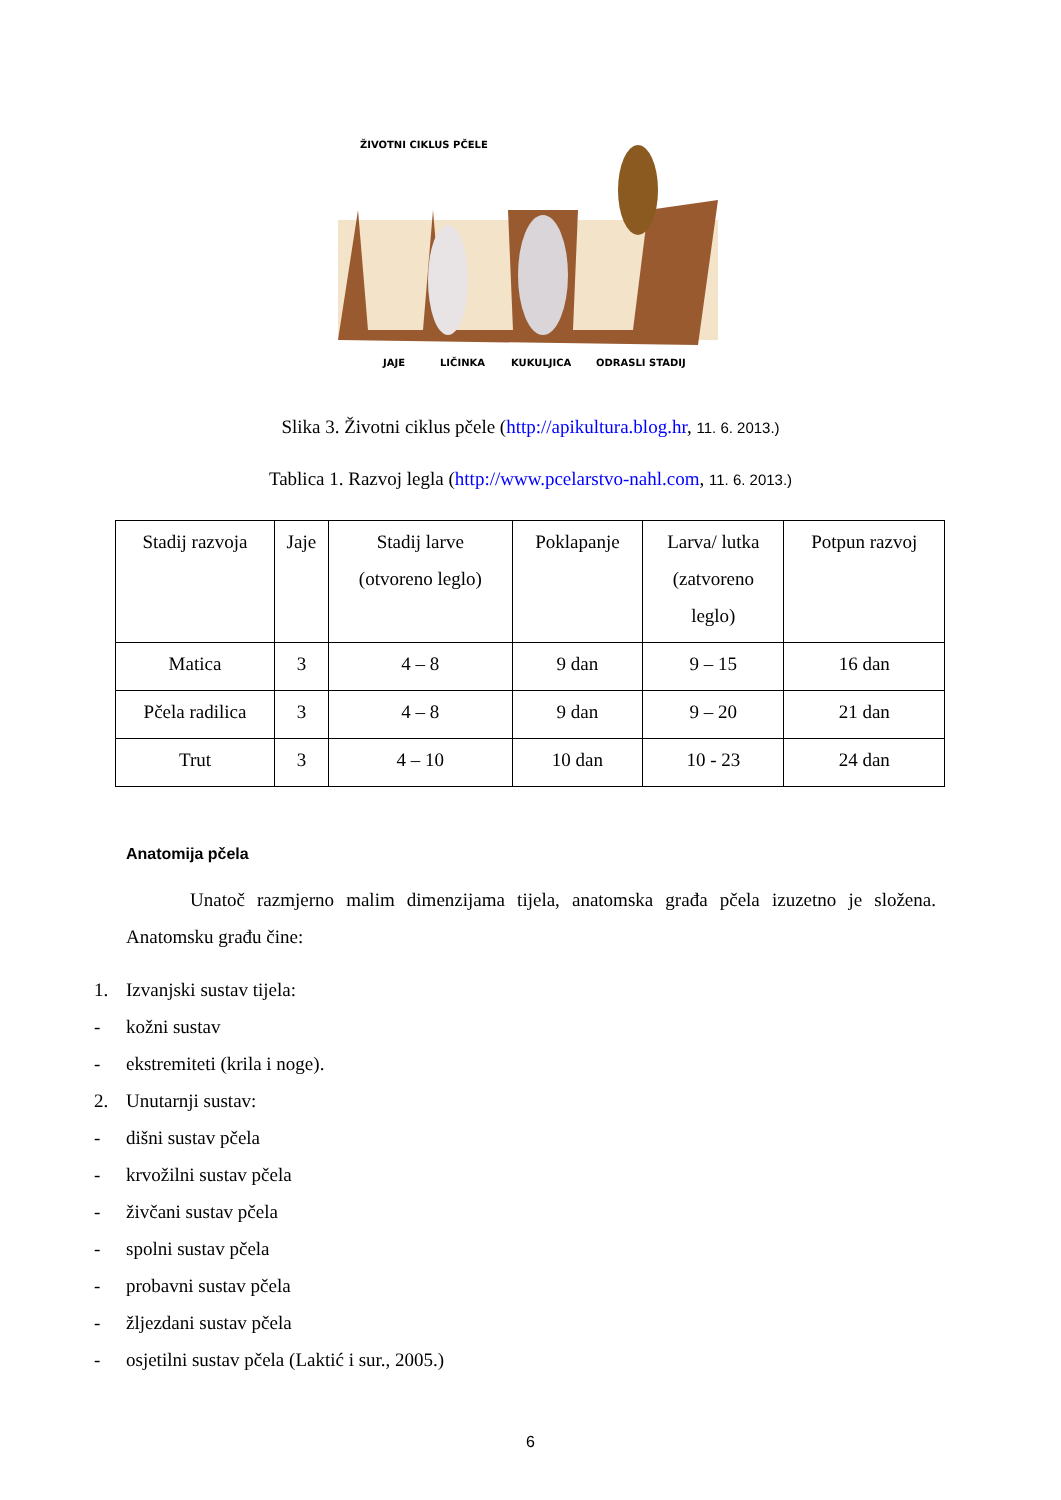ŽIVOTNI CIKLUS PČELE
JAJE
LIČINKA
KUKULJICA
ODRASLI STADIJ
Slika 3. Životni ciklus pčele (http://apikultura.blog.hr, 11. 6. 2013.)
Tablica 1. Razvoj legla (http://www.pcelarstvo-nahl.com, 11. 6. 2013.)
| Stadij razvoja | Jaje | Stadij larve (otvoreno leglo) | Poklapanje | Larva/ lutka (zatvoreno leglo) | Potpun razvoj |
| Matica | 3 | 4 – 8 | 9 dan | 9 – 15 | 16 dan |
| Pčela radilica | 3 | 4 – 8 | 9 dan | 9 – 20 | 21 dan |
| Trut | 3 | 4 – 10 | 10 dan | 10 - 23 | 24 dan |
Anatomija pčela
Unatoč razmjerno malim dimenzijama tijela, anatomska građa pčela izuzetno je složena. Anatomsku građu čine:
1. Izvanjski sustav tijela:
- kožni sustav
- ekstremiteti (krila i noge).
2. Unutarnji sustav:
- dišni sustav pčela
- krvožilni sustav pčela
- živčani sustav pčela
- spolni sustav pčela
- probavni sustav pčela
- žljezdani sustav pčela
- osjetilni sustav pčela (Laktić i sur., 2005.)
6